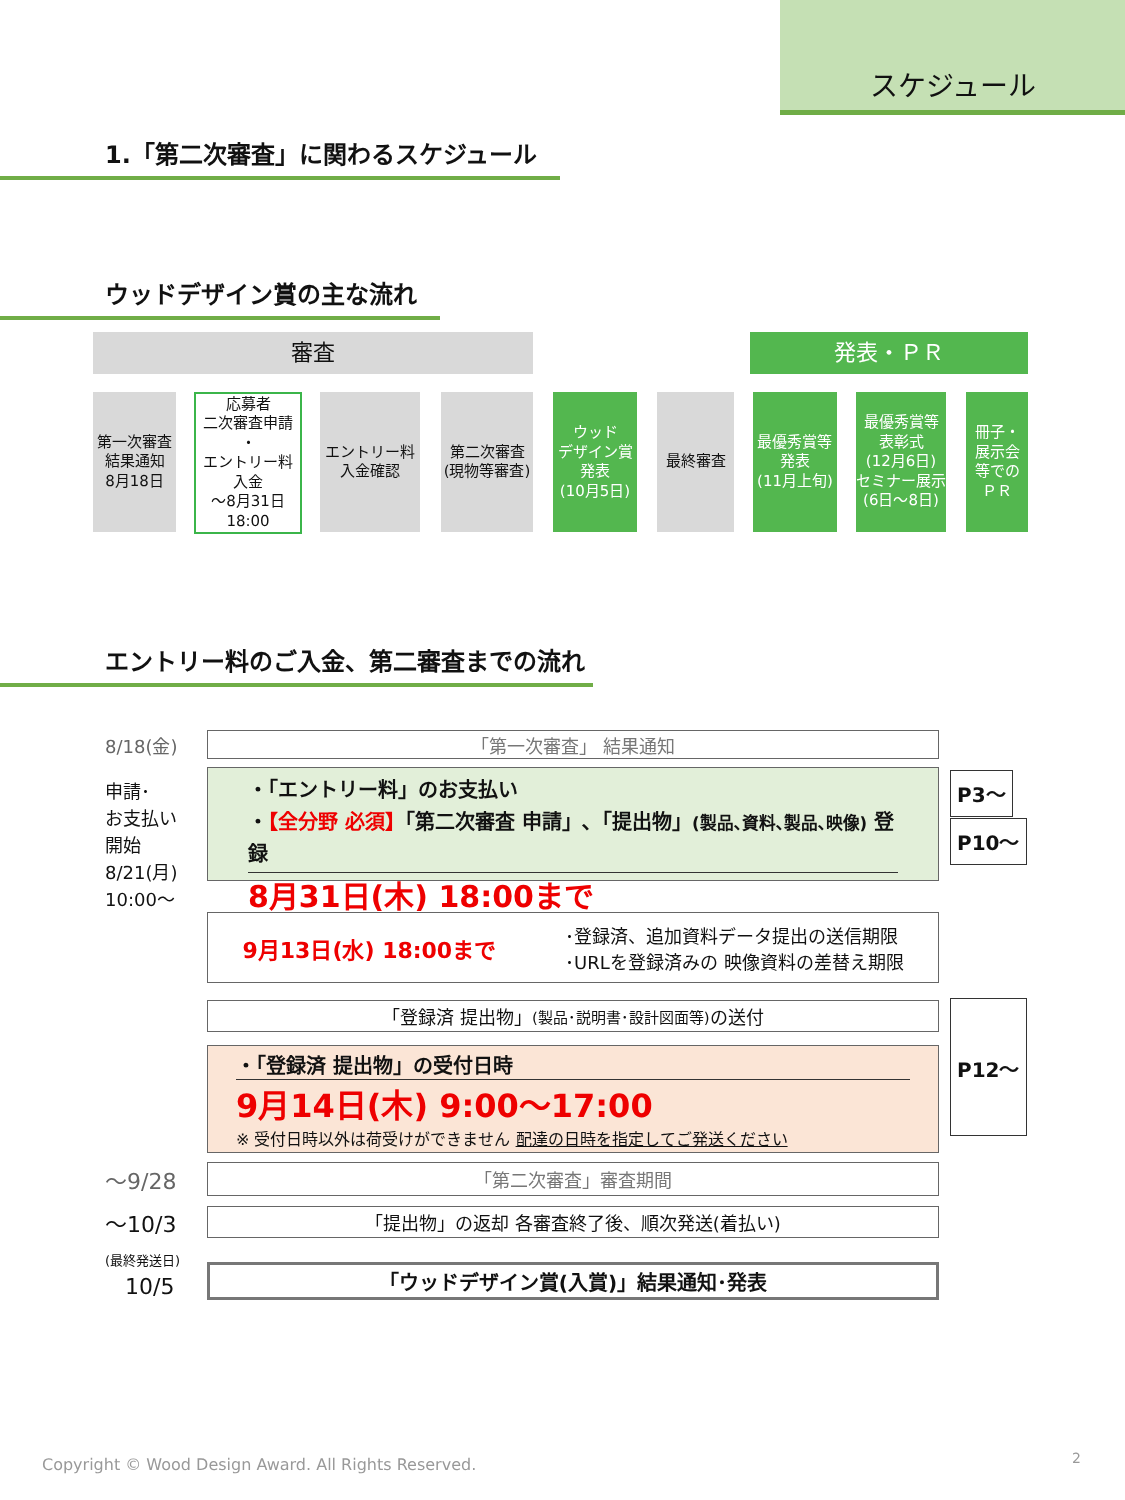スケジュール
1.「第二次審査」に関わるスケジュール
ウッドデザイン賞の主な流れ
審査 発表・ＰＲ
第一次審査
結果通知
8月18日
応募者
二次審査申請
・
エントリー料
入金
～8月31日
18:00
エントリー料
入金確認
第二次審査
(現物等審査)
ウッド
デザイン賞
発表
(10月5日)
最終審査
最優秀賞等
発表
(11月上旬)
最優秀賞等
表彰式
(12月6日)
セミナー展示
(6日～8日)
冊子・
展示会
等での
ＰＲ
エントリー料のご入金、第二審査までの流れ
8/18(金) 「第一次審査」 結果通知
申請･
お支払い
開始
8/21(月)
10:00～
・「エントリー料」のお支払い
・【全分野 必須】「第二次審査 申請」､「提出物」(製品､資料､製品､映像) 登録
8月31日(木) 18:00まで
P3～
P10～
9月13日(水) 18:00まで ･登録済、追加資料データ提出の送信期限
･URLを登録済みの 映像資料の差替え期限
「登録済 提出物」 (製品･説明書･設計図面等) の送付
・「登録済 提出物」の受付日時
9月14日(木) 9:00～17:00
※ 受付日時以外は荷受けができません 配達の日時を指定してご発送ください
P12～
～9/28 「第二次審査」審査期間
～10/3
(最終発送日)
「提出物」の返却 各審査終了後、順次発送(着払い)
10/5 「ウッドデザイン賞(入賞)」結果通知･発表
Copyright © Wood Design Award. All Rights Reserved.
2